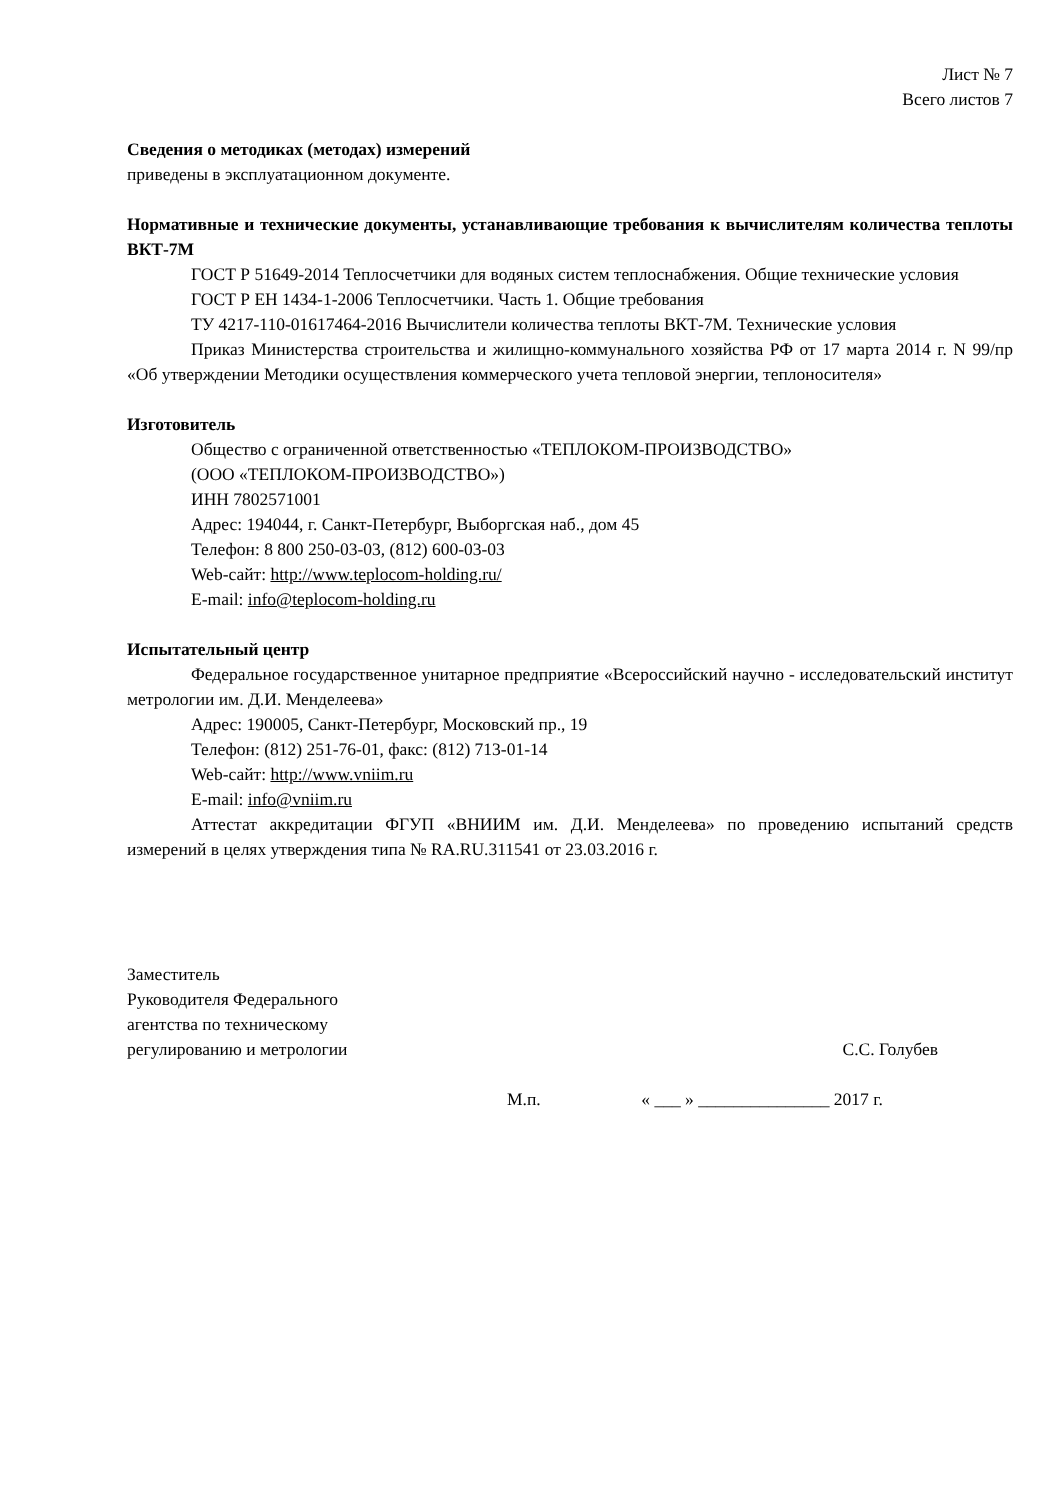Лист № 7
Всего листов 7
Сведения о методиках (методах) измерений
приведены в эксплуатационном документе.
Нормативные и технические документы, устанавливающие требования к вычислителям количества теплоты ВКТ-7М
ГОСТ Р 51649-2014 Теплосчетчики для водяных систем теплоснабжения. Общие технические условия
ГОСТ Р ЕН 1434-1-2006 Теплосчетчики. Часть 1. Общие требования
ТУ 4217-110-01617464-2016 Вычислители количества теплоты ВКТ-7М. Технические условия
Приказ Министерства строительства и жилищно-коммунального хозяйства РФ от 17 марта 2014 г. N 99/пр «Об утверждении Методики осуществления коммерческого учета тепловой энергии, теплоносителя»
Изготовитель
Общество с ограниченной ответственностью «ТЕПЛОКОМ-ПРОИЗВОДСТВО»
(ООО «ТЕПЛОКОМ-ПРОИЗВОДСТВО»)
ИНН 7802571001
Адрес: 194044, г. Санкт-Петербург, Выборгская наб., дом 45
Телефон: 8 800 250-03-03, (812) 600-03-03
Web-сайт: http://www.teplocom-holding.ru/
E-mail: info@teplocom-holding.ru
Испытательный центр
Федеральное государственное унитарное предприятие «Всероссийский научно - исследовательский институт метрологии им. Д.И. Менделеева»
Адрес: 190005, Санкт-Петербург, Московский пр., 19
Телефон: (812) 251-76-01, факс: (812) 713-01-14
Web-сайт: http://www.vniim.ru
E-mail: info@vniim.ru
Аттестат аккредитации ФГУП «ВНИИМ им. Д.И. Менделеева» по проведению испытаний средств измерений в целях утверждения типа № RA.RU.311541 от 23.03.2016 г.
Заместитель
Руководителя Федерального
агентства по техническому
регулированию и метрологии
С.С. Голубев
М.п. « ___ » _______________ 2017 г.